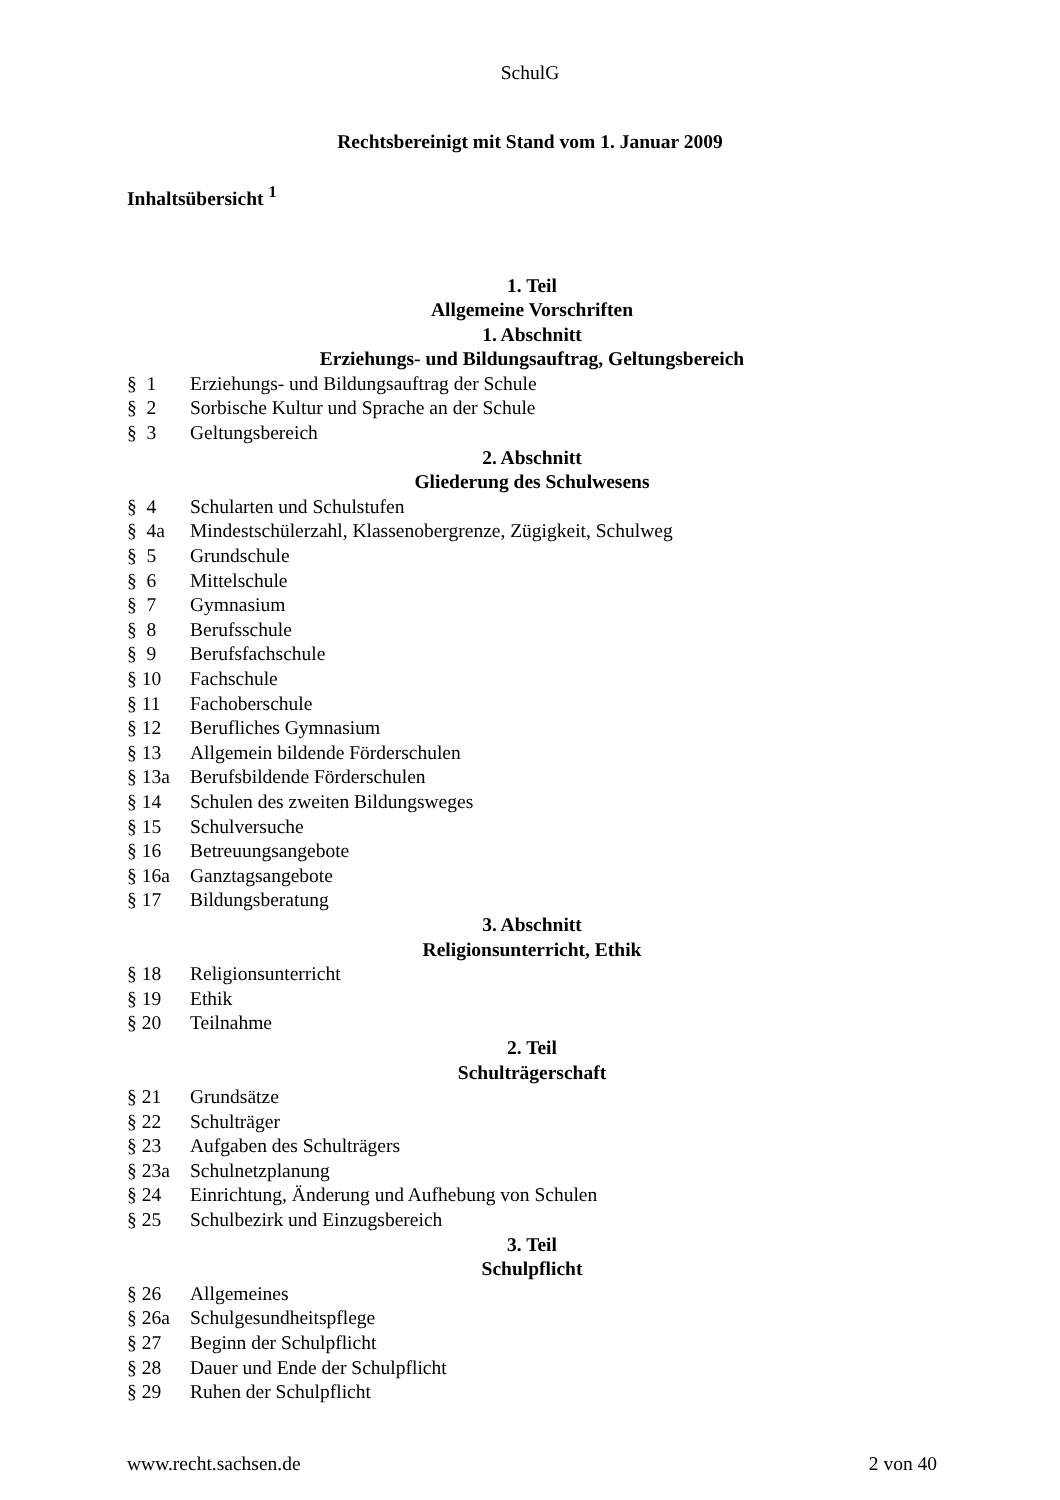SchulG
Rechtsbereinigt mit Stand vom 1. Januar 2009
Inhaltsübersicht <sup>1</sup>
1. Teil
Allgemeine Vorschriften
1. Abschnitt
Erziehungs- und Bildungsauftrag, Geltungsbereich
§ 1 Erziehungs- und Bildungsauftrag der Schule
§ 2 Sorbische Kultur und Sprache an der Schule
§ 3 Geltungsbereich
2. Abschnitt
Gliederung des Schulwesens
§ 4 Schularten und Schulstufen
§ 4a Mindestschülerzahl, Klassenobergrenze, Zügigkeit, Schulweg
§ 5 Grundschule
§ 6 Mittelschule
§ 7 Gymnasium
§ 8 Berufsschule
§ 9 Berufsfachschule
§ 10 Fachschule
§ 11 Fachoberschule
§ 12 Berufliches Gymnasium
§ 13 Allgemein bildende Förderschulen
§ 13a Berufsbildende Förderschulen
§ 14 Schulen des zweiten Bildungsweges
§ 15 Schulversuche
§ 16 Betreuungsangebote
§ 16a Ganztagsangebote
§ 17 Bildungsberatung
3. Abschnitt
Religionsunterricht, Ethik
§ 18 Religionsunterricht
§ 19 Ethik
§ 20 Teilnahme
2. Teil
Schulträgerschaft
§ 21 Grundsätze
§ 22 Schulträger
§ 23 Aufgaben des Schulträgers
§ 23a Schulnetzplanung
§ 24 Einrichtung, Änderung und Aufhebung von Schulen
§ 25 Schulbezirk und Einzugsbereich
3. Teil
Schulpflicht
§ 26 Allgemeines
§ 26a Schulgesundheitspflege
§ 27 Beginn der Schulpflicht
§ 28 Dauer und Ende der Schulpflicht
§ 29 Ruhen der Schulpflicht
www.recht.sachsen.de 2 von 40